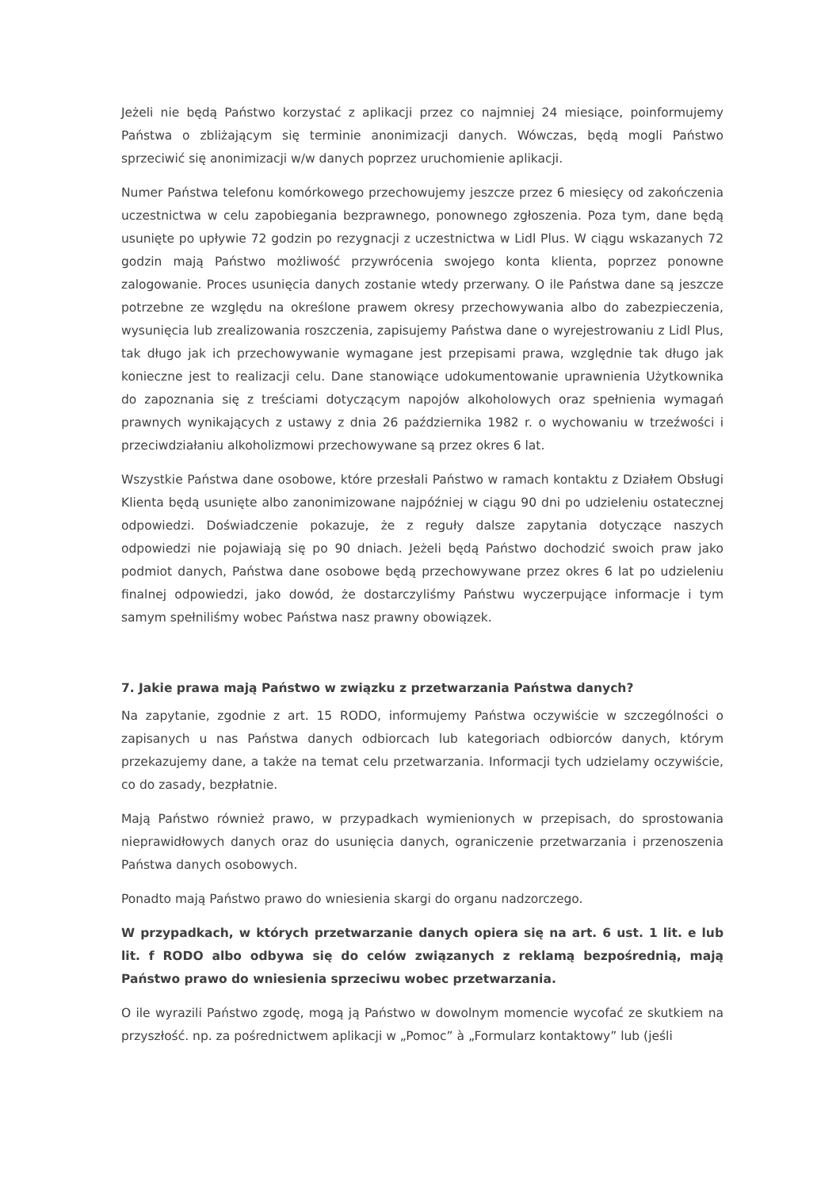Jeżeli nie będą Państwo korzystać z aplikacji przez co najmniej 24 miesiące, poinformujemy Państwa o zbliżającym się terminie anonimizacji danych. Wówczas, będą mogli Państwo sprzeciwić się anonimizacji w/w danych poprzez uruchomienie aplikacji.
Numer Państwa telefonu komórkowego przechowujemy jeszcze przez 6 miesięcy od zakończenia uczestnictwa w celu zapobiegania bezprawnego, ponownego zgłoszenia. Poza tym, dane będą usunięte po upływie 72 godzin po rezygnacji z uczestnictwa w Lidl Plus. W ciągu wskazanych 72 godzin mają Państwo możliwość przywrócenia swojego konta klienta, poprzez ponowne zalogowanie. Proces usunięcia danych zostanie wtedy przerwany. O ile Państwa dane są jeszcze potrzebne ze względu na określone prawem okresy przechowywania albo do zabezpieczenia, wysunięcia lub zrealizowania roszczenia, zapisujemy Państwa dane o wyrejestrowaniu z Lidl Plus, tak długo jak ich przechowywanie wymagane jest przepisami prawa, względnie tak długo jak konieczne jest to realizacji celu. Dane stanowiące udokumentowanie uprawnienia Użytkownika do zapoznania się z treściami dotyczącym napojów alkoholowych oraz spełnienia wymagań prawnych wynikających z ustawy z dnia 26 października 1982 r. o wychowaniu w trzeźwości i przeciwdziałaniu alkoholizmowi przechowywane są przez okres 6 lat.
Wszystkie Państwa dane osobowe, które przesłali Państwo w ramach kontaktu z Działem Obsługi Klienta będą usunięte albo zanonimizowane najpóźniej w ciągu 90 dni po udzieleniu ostatecznej odpowiedzi. Doświadczenie pokazuje, że z reguły dalsze zapytania dotyczące naszych odpowiedzi nie pojawiają się po 90 dniach. Jeżeli będą Państwo dochodzić swoich praw jako podmiot danych, Państwa dane osobowe będą przechowywane przez okres 6 lat po udzieleniu finalnej odpowiedzi, jako dowód, że dostarczyliśmy Państwu wyczerpujące informacje i tym samym spełniliśmy wobec Państwa nasz prawny obowiązek.
7. Jakie prawa mają Państwo w związku z przetwarzania Państwa danych?
Na zapytanie, zgodnie z art. 15 RODO, informujemy Państwa oczywiście w szczególności o zapisanych u nas Państwa danych odbiorcach lub kategoriach odbiorców danych, którym przekazujemy dane, a także na temat celu przetwarzania. Informacji tych udzielamy oczywiście, co do zasady, bezpłatnie.
Mają Państwo również prawo, w przypadkach wymienionych w przepisach, do sprostowania nieprawidłowych danych oraz do usunięcia danych, ograniczenie przetwarzania i przenoszenia Państwa danych osobowych.
Ponadto mają Państwo prawo do wniesienia skargi do organu nadzorczego.
W przypadkach, w których przetwarzanie danych opiera się na art. 6 ust. 1 lit. e lub lit. f RODO albo odbywa się do celów związanych z reklamą bezpośrednią, mają Państwo prawo do wniesienia sprzeciwu wobec przetwarzania.
O ile wyrazili Państwo zgodę, mogą ją Państwo w dowolnym momencie wycofać ze skutkiem na przyszłość. np. za pośrednictwem aplikacji w „Pomoc” à „Formularz kontaktowy” lub (jeśli